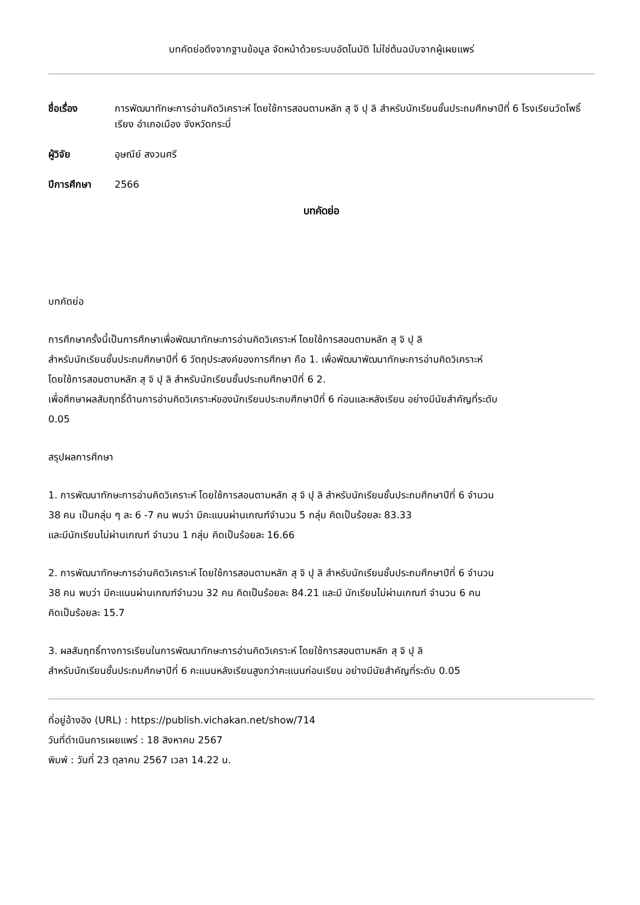บทคัดย่อดึงจากฐานข้อมูล จัดหน้าด้วยระบบอัตโนมัติ ไม่ใช่ต้นฉบับจากผู้เผยแพร่
ชื่อเรื่อง การพัฒนาทักษะการอ่านคิดวิเคราะห์ โดยใช้การสอนตามหลัก สุ จิ ปุ ลิ สำหรับนักเรียนชั้นประถมศึกษาปีที่ 6 โรงเรียนวัดโพธิ์เรียง อำเภอเมือง จังหวัดกระบี่
ผู้วิจัย อุษณีย์ สงวนศรี
ปีการศึกษา 2566
บทคัดย่อ
บทคัดย่อ
การศึกษาครั้งนี้เป็นการศึกษาเพื่อพัฒนาทักษะการอ่านคิดวิเคราะห์ โดยใช้การสอนตามหลัก สุ จิ ปุ ลิ
สำหรับนักเรียนชั้นประถมศึกษาปีที่ 6 วัตถุประสงค์ของการศึกษา คือ 1. เพื่อพัฒนาพัฒนาทักษะการอ่านคิดวิเคราะห์
โดยใช้การสอนตามหลัก สุ จิ ปุ ลิ สำหรับนักเรียนชั้นประถมศึกษาปีที่ 6 2.
เพื่อศึกษาผลสัมฤทธิ์ด้านการอ่านคิดวิเคราะห์ของนักเรียนประถมศึกษาปีที่ 6 ก่อนและหลังเรียน อย่างมีนัยสำคัญที่ระดับ
0.05
สรุปผลการศึกษา
1. การพัฒนาทักษะการอ่านคิดวิเคราะห์ โดยใช้การสอนตามหลัก สุ จิ ปุ ลิ สำหรับนักเรียนชั้นประถมศึกษาปีที่ 6 จำนวน
38 คน เป็นกลุ่ม ๆ ละ 6 -7 คน พบว่า มีคะแนนผ่านเกณฑ์จำนวน 5 กลุ่ม คิดเป็นร้อยละ 83.33
และมีนักเรียนไม่ผ่านเกณฑ์ จำนวน 1 กลุ่ม คิดเป็นร้อยละ 16.66
2. การพัฒนาทักษะการอ่านคิดวิเคราะห์ โดยใช้การสอนตามหลัก สุ จิ ปุ ลิ สำหรับนักเรียนชั้นประถมศึกษาปีที่ 6 จำนวน
38 คน พบว่า มีคะแนนผ่านเกณฑ์จำนวน 32 คน คิดเป็นร้อยละ 84.21 และมี นักเรียนไม่ผ่านเกณฑ์ จำนวน 6 คน
คิดเป็นร้อยละ 15.7
3. ผลสัมฤทธิ์ทางการเรียนในการพัฒนาทักษะการอ่านคิดวิเคราะห์ โดยใช้การสอนตามหลัก สุ จิ ปุ ลิ
สำหรับนักเรียนชั้นประถมศึกษาปีที่ 6 คะแนนหลังเรียนสูงกว่าคะแนนก่อนเรียน อย่างมีนัยสำคัญที่ระดับ 0.05
ที่อยู่อ้างอิง (URL) : https://publish.vichakan.net/show/714
วันที่ดำเนินการเผยแพร่ : 18 สิงหาคม 2567
พิมพ์ : วันที่ 23 ตุลาคม 2567 เวลา 14.22 น.